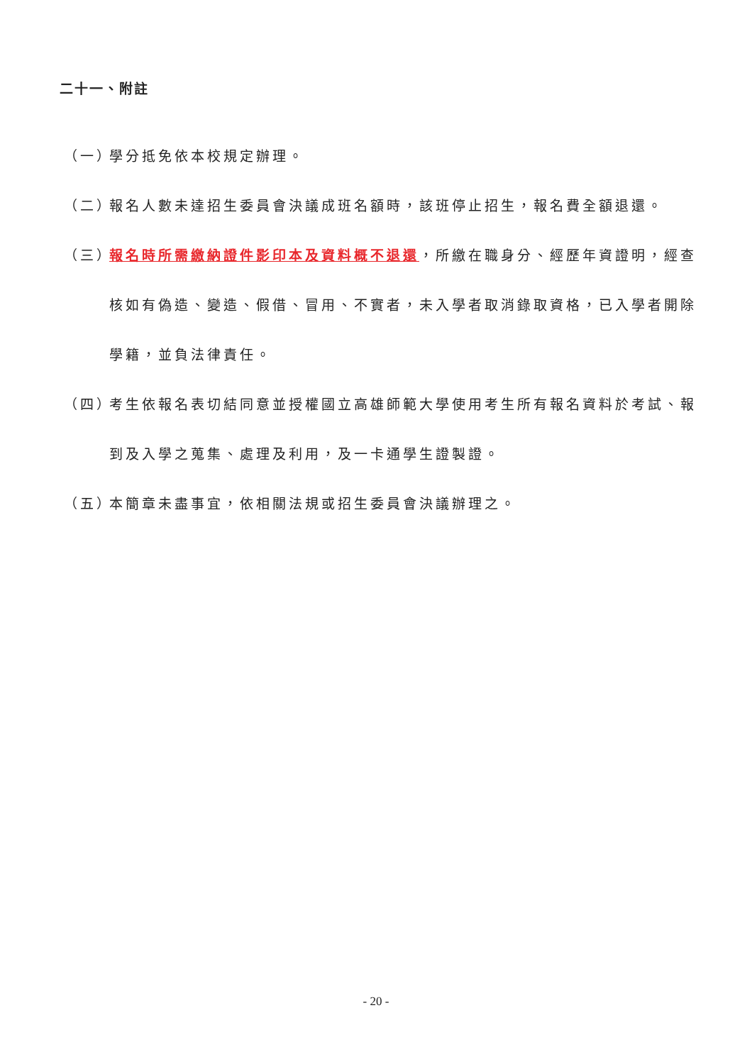二十一、附註
（一） 學分抵免依本校規定辦理。
（二） 報名人數未達招生委員會決議成班名額時，該班停止招生，報名費全額退還。
（三） 報名時所需繳納證件影印本及資料概不退還，所繳在職身分、經歷年資證明，經查核如有偽造、變造、假借、冒用、不實者，未入學者取消錄取資格，已入學者開除學籍，並負法律責任。
（四） 考生依報名表切結同意並授權國立高雄師範大學使用考生所有報名資料於考試、報到及入學之蒐集、處理及利用，及一卡通學生證製證。
（五） 本簡章未盡事宜，依相關法規或招生委員會決議辦理之。
- 20 -